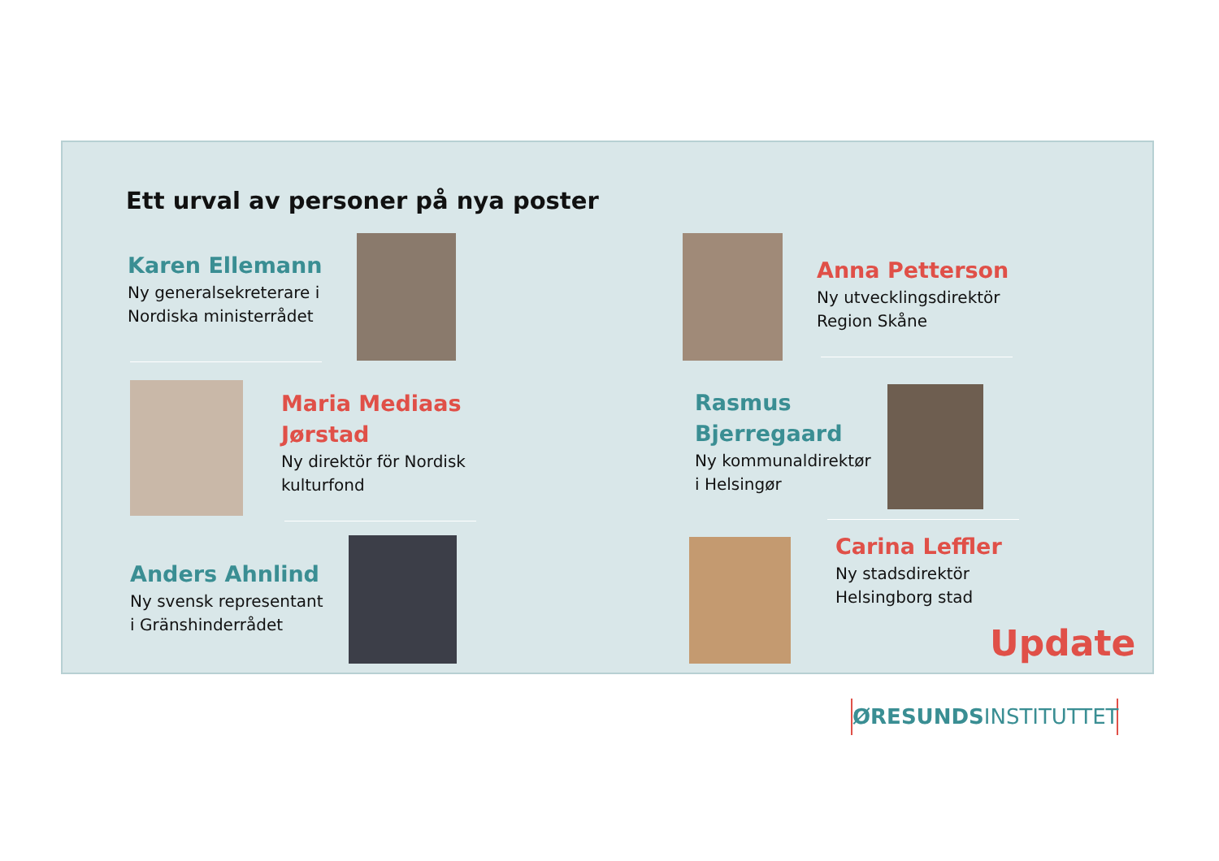Ett urval av personer på nya poster
Karen Ellemann
Ny generalsekreterare i
Nordiska ministerrådet
Anna Petterson
Ny utvecklingsdirektör
Region Skåne
Maria Mediaas
Jørstad
Ny direktör för Nordisk
kulturfond
Rasmus
Bjerregaard
Ny kommunaldirektør
i Helsingør
Anders Ahnlind
Ny svensk representant
i Gränshinderrådet
Carina Leffler
Ny stadsdirektör
Helsingborg stad
Update
ØRESUNDSINSTITUTTET